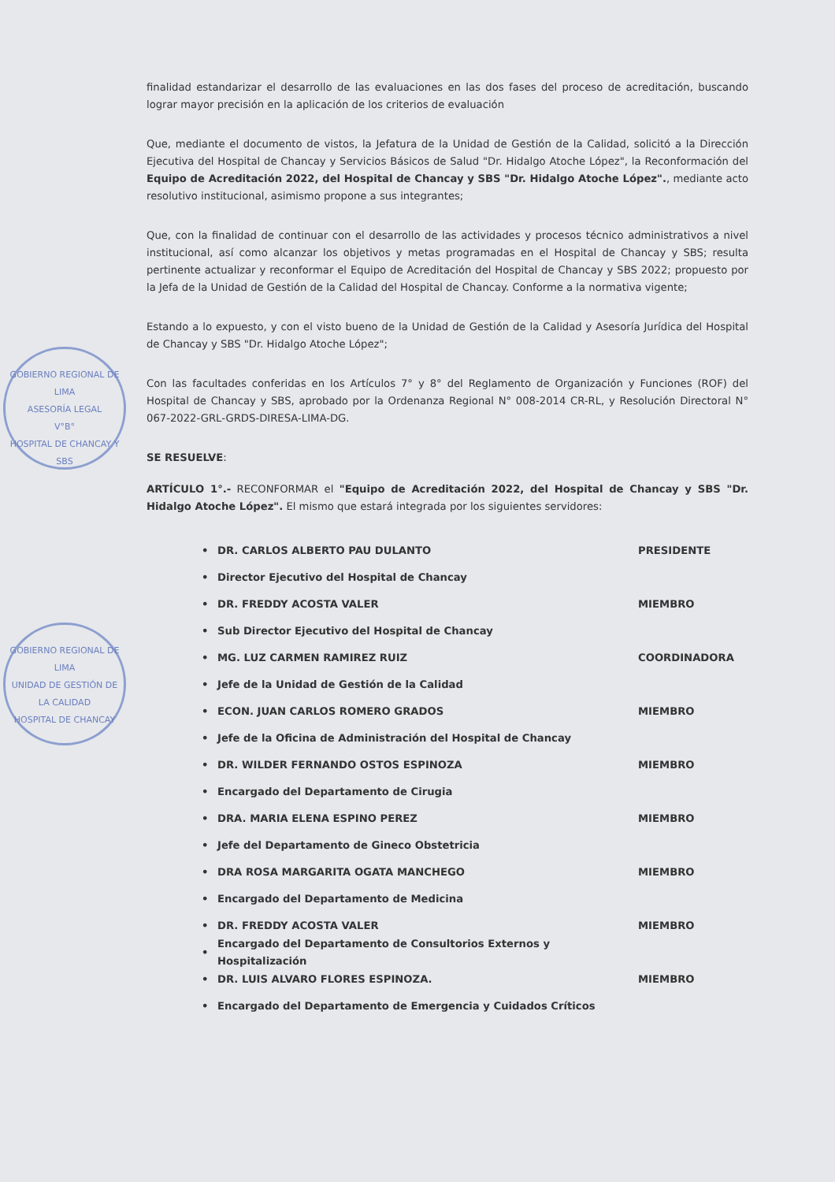GOBIERNO REGIONAL DE LIMA
ASESORÍA LEGAL
V°B°
HOSPITAL DE CHANCAY Y SBS
GOBIERNO REGIONAL DE LIMA
UNIDAD DE GESTIÓN DE LA CALIDAD
HOSPITAL DE CHANCAY
finalidad estandarizar el desarrollo de las evaluaciones en las dos fases del proceso de acreditación, buscando lograr mayor precisión en la aplicación de los criterios de evaluación
Que, mediante el documento de vistos, la Jefatura de la Unidad de Gestión de la Calidad, solicitó a la Dirección Ejecutiva del Hospital de Chancay y Servicios Básicos de Salud "Dr. Hidalgo Atoche López", la Reconformación del Equipo de Acreditación 2022, del Hospital de Chancay y SBS "Dr. Hidalgo Atoche López"., mediante acto resolutivo institucional, asimismo propone a sus integrantes;
Que, con la finalidad de continuar con el desarrollo de las actividades y procesos técnico administrativos a nivel institucional, así como alcanzar los objetivos y metas programadas en el Hospital de Chancay y SBS; resulta pertinente actualizar y reconformar el Equipo de Acreditación del Hospital de Chancay y SBS 2022; propuesto por la Jefa de la Unidad de Gestión de la Calidad del Hospital de Chancay. Conforme a la normativa vigente;
Estando a lo expuesto, y con el visto bueno de la Unidad de Gestión de la Calidad y Asesoría Jurídica del Hospital de Chancay y SBS "Dr. Hidalgo Atoche López";
Con las facultades conferidas en los Artículos 7° y 8° del Reglamento de Organización y Funciones (ROF) del Hospital de Chancay y SBS, aprobado por la Ordenanza Regional N° 008-2014 CR-RL, y Resolución Directoral N° 067-2022-GRL-GRDS-DIRESA-LIMA-DG.
SE RESUELVE:
ARTÍCULO 1°.- RECONFORMAR el "Equipo de Acreditación 2022, del Hospital de Chancay y SBS "Dr. Hidalgo Atoche López". El mismo que estará integrada por los siguientes servidores:
• DR. CARLOS ALBERTO PAU DULANTO PRESIDENTE
• Director Ejecutivo del Hospital de Chancay
• DR. FREDDY ACOSTA VALER MIEMBRO
• Sub Director Ejecutivo del Hospital de Chancay
• MG. LUZ CARMEN RAMIREZ RUIZ COORDINADORA
• Jefe de la Unidad de Gestión de la Calidad
• ECON. JUAN CARLOS ROMERO GRADOS MIEMBRO
• Jefe de la Oficina de Administración del Hospital de Chancay
• DR. WILDER FERNANDO OSTOS ESPINOZA MIEMBRO
• Encargado del Departamento de Cirugia
• DRA. MARIA ELENA ESPINO PEREZ MIEMBRO
• Jefe del Departamento de Gineco Obstetricia
• DRA ROSA MARGARITA OGATA MANCHEGO MIEMBRO
• Encargado del Departamento de Medicina
• DR. FREDDY ACOSTA VALER MIEMBRO
• Encargado del Departamento de Consultorios Externos y Hospitalización
• DR. LUIS ALVARO FLORES ESPINOZA. MIEMBRO
• Encargado del Departamento de Emergencia y Cuidados Críticos